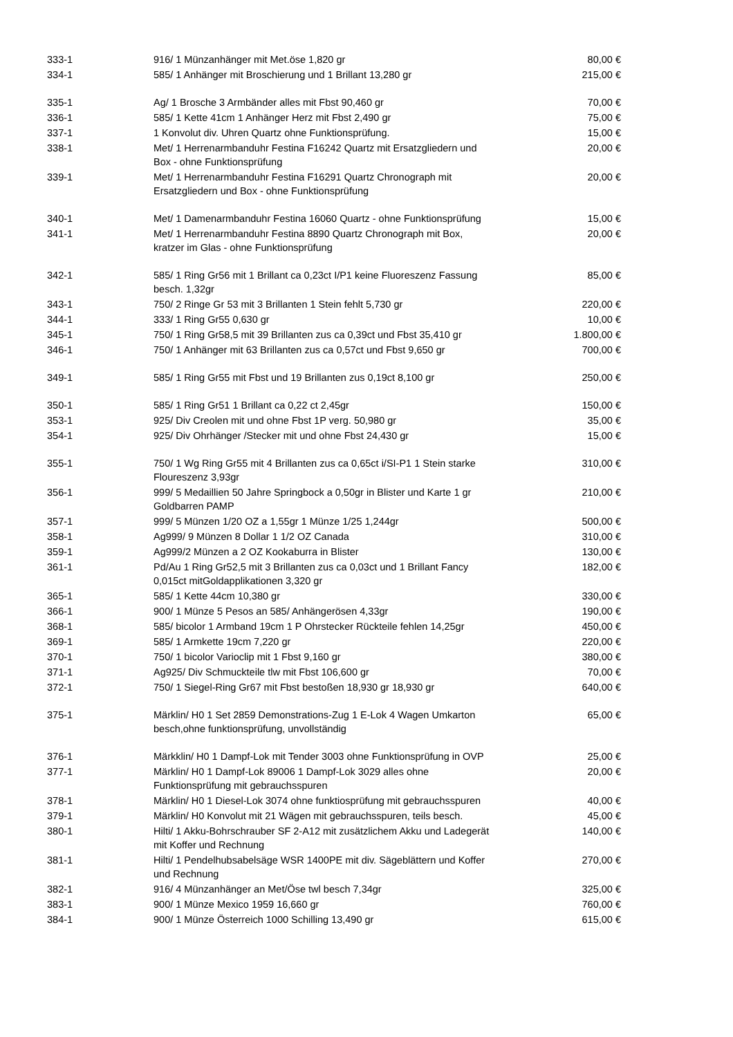| 333-1 | 916/ 1 Münzanhänger mit Met.öse 1,820 gr | 80,00 € |
| 334-1 | 585/ 1 Anhänger mit Broschierung und 1 Brillant 13,280 gr | 215,00 € |
| 335-1 | Ag/ 1 Brosche 3 Armbänder alles mit Fbst 90,460 gr | 70,00 € |
| 336-1 | 585/ 1 Kette 41cm 1 Anhänger Herz mit Fbst 2,490 gr | 75,00 € |
| 337-1 | 1 Konvolut div. Uhren Quartz ohne Funktionsprüfung. | 15,00 € |
| 338-1 | Met/ 1 Herrenarmbanduhr Festina F16242 Quartz mit Ersatzgliedern und Box - ohne Funktionsprüfung | 20,00 € |
| 339-1 | Met/ 1 Herrenarmbanduhr Festina F16291 Quartz Chronograph mit Ersatzgliedern und Box - ohne Funktionsprüfung | 20,00 € |
| 340-1 | Met/ 1 Damenarmbanduhr Festina 16060 Quartz - ohne Funktionsprüfung | 15,00 € |
| 341-1 | Met/ 1 Herrenarmbanduhr Festina 8890 Quartz Chronograph mit Box, kratzer im Glas - ohne Funktionsprüfung | 20,00 € |
| 342-1 | 585/ 1 Ring Gr56 mit 1 Brillant ca 0,23ct I/P1 keine Fluoreszenz Fassung besch. 1,32gr | 85,00 € |
| 343-1 | 750/ 2 Ringe Gr 53 mit 3 Brillanten 1 Stein fehlt 5,730 gr | 220,00 € |
| 344-1 | 333/ 1 Ring Gr55 0,630 gr | 10,00 € |
| 345-1 | 750/ 1 Ring Gr58,5 mit 39 Brillanten zus ca 0,39ct und Fbst 35,410 gr | 1.800,00 € |
| 346-1 | 750/ 1 Anhänger mit 63 Brillanten zus ca 0,57ct und Fbst 9,650 gr | 700,00 € |
| 349-1 | 585/ 1 Ring Gr55 mit Fbst und 19 Brillanten zus 0,19ct 8,100 gr | 250,00 € |
| 350-1 | 585/ 1 Ring Gr51 1 Brillant ca 0,22 ct 2,45gr | 150,00 € |
| 353-1 | 925/ Div Creolen mit und ohne Fbst 1P verg. 50,980 gr | 35,00 € |
| 354-1 | 925/ Div Ohrhänger /Stecker mit und ohne Fbst 24,430 gr | 15,00 € |
| 355-1 | 750/ 1 Wg Ring Gr55 mit 4 Brillanten zus ca 0,65ct i/SI-P1 1 Stein starke Floureszenz 3,93gr | 310,00 € |
| 356-1 | 999/ 5 Medaillien 50 Jahre Springbock a 0,50gr in Blister und Karte 1 gr Goldbarren PAMP | 210,00 € |
| 357-1 | 999/ 5 Münzen 1/20 OZ a 1,55gr 1 Münze 1/25 1,244gr | 500,00 € |
| 358-1 | Ag999/ 9 Münzen 8 Dollar 1 1/2 OZ Canada | 310,00 € |
| 359-1 | Ag999/2 Münzen a 2 OZ Kookaburra in Blister | 130,00 € |
| 361-1 | Pd/Au 1 Ring Gr52,5 mit 3 Brillanten zus ca 0,03ct und 1 Brillant Fancy 0,015ct mitGoldapplikationen 3,320 gr | 182,00 € |
| 365-1 | 585/ 1 Kette 44cm 10,380 gr | 330,00 € |
| 366-1 | 900/ 1 Münze 5 Pesos an 585/ Anhängerösen 4,33gr | 190,00 € |
| 368-1 | 585/ bicolor 1 Armband 19cm 1 P Ohrstecker Rückteile fehlen 14,25gr | 450,00 € |
| 369-1 | 585/ 1 Armkette 19cm 7,220 gr | 220,00 € |
| 370-1 | 750/ 1 bicolor Varioclip mit 1 Fbst 9,160 gr | 380,00 € |
| 371-1 | Ag925/ Div Schmuckteile tlw mit Fbst 106,600 gr | 70,00 € |
| 372-1 | 750/ 1 Siegel-Ring Gr67 mit Fbst bestoßen 18,930 gr 18,930 gr | 640,00 € |
| 375-1 | Märklin/ H0 1 Set 2859 Demonstrations-Zug 1 E-Lok 4 Wagen Umkarton besch,ohne funktionsprüfung, unvollständig | 65,00 € |
| 376-1 | Märkklin/ H0 1 Dampf-Lok mit Tender 3003 ohne Funktionsprüfung in OVP | 25,00 € |
| 377-1 | Märklin/ H0 1 Dampf-Lok 89006 1 Dampf-Lok 3029 alles ohne Funktionsprüfung mit gebrauchsspuren | 20,00 € |
| 378-1 | Märklin/ H0 1 Diesel-Lok 3074 ohne funktiosprüfung mit gebrauchsspuren | 40,00 € |
| 379-1 | Märklin/ H0 Konvolut mit 21 Wägen mit gebrauchsspuren, teils besch. | 45,00 € |
| 380-1 | Hilti/ 1 Akku-Bohrschrauber SF 2-A12 mit zusätzlichem Akku und Ladegerät mit Koffer und Rechnung | 140,00 € |
| 381-1 | Hilti/ 1 Pendelhubsabelsäge WSR 1400PE mit div. Sägeblättern und Koffer und Rechnung | 270,00 € |
| 382-1 | 916/ 4 Münzanhänger an Met/Öse twl besch 7,34gr | 325,00 € |
| 383-1 | 900/ 1 Münze Mexico 1959 16,660 gr | 760,00 € |
| 384-1 | 900/ 1 Münze Österreich 1000 Schilling 13,490 gr | 615,00 € |